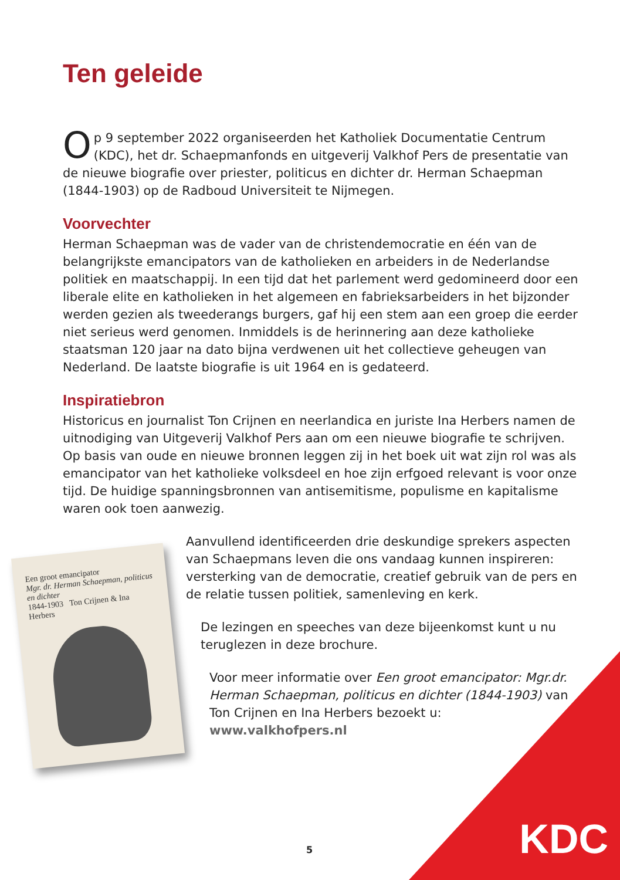Ten geleide
Op 9 september 2022 organiseerden het Katholiek Documentatie Centrum (KDC), het dr. Schaepmanfonds en uitgeverij Valkhof Pers de presentatie van de nieuwe biografie over priester, politicus en dichter dr. Herman Schaepman (1844-1903) op de Radboud Universiteit te Nijmegen.
Voorvechter
Herman Schaepman was de vader van de christendemocratie en één van de belangrijkste emancipators van de katholieken en arbeiders in de Nederlandse politiek en maatschappij. In een tijd dat het parlement werd gedomineerd door een liberale elite en katholieken in het algemeen en fabrieksarbeiders in het bijzonder werden gezien als tweederangs burgers, gaf hij een stem aan een groep die eerder niet serieus werd genomen. Inmiddels is de herinnering aan deze katholieke staatsman 120 jaar na dato bijna verdwenen uit het collectieve geheugen van Nederland. De laatste biografie is uit 1964 en is gedateerd.
Inspiratiebron
Historicus en journalist Ton Crijnen en neerlandica en juriste Ina Herbers namen de uitnodiging van Uitgeverij Valkhof Pers aan om een nieuwe biografie te schrijven. Op basis van oude en nieuwe bronnen leggen zij in het boek uit wat zijn rol was als emancipator van het katholieke volksdeel en hoe zijn erfgoed relevant is voor onze tijd. De huidige spanningsbronnen van antisemitisme, populisme en kapitalisme waren ook toen aanwezig.
Een groot emancipator
Mgr. dr. Herman Schaepman, politicus en dichter
1844-1903 Ton Crijnen & Ina Herbers
Aanvullend identificeerden drie deskundige sprekers aspecten van Schaepmans leven die ons vandaag kunnen inspireren: versterking van de democratie, creatief gebruik van de pers en de relatie tussen politiek, samenleving en kerk.
De lezingen en speeches van deze bijeenkomst kunt u nu teruglezen in deze brochure.
Voor meer informatie over Een groot emancipator: Mgr.dr. Herman Schaepman, politicus en dichter (1844-1903) van Ton Crijnen en Ina Herbers bezoekt u: www.valkhofpers.nl
KDC 5